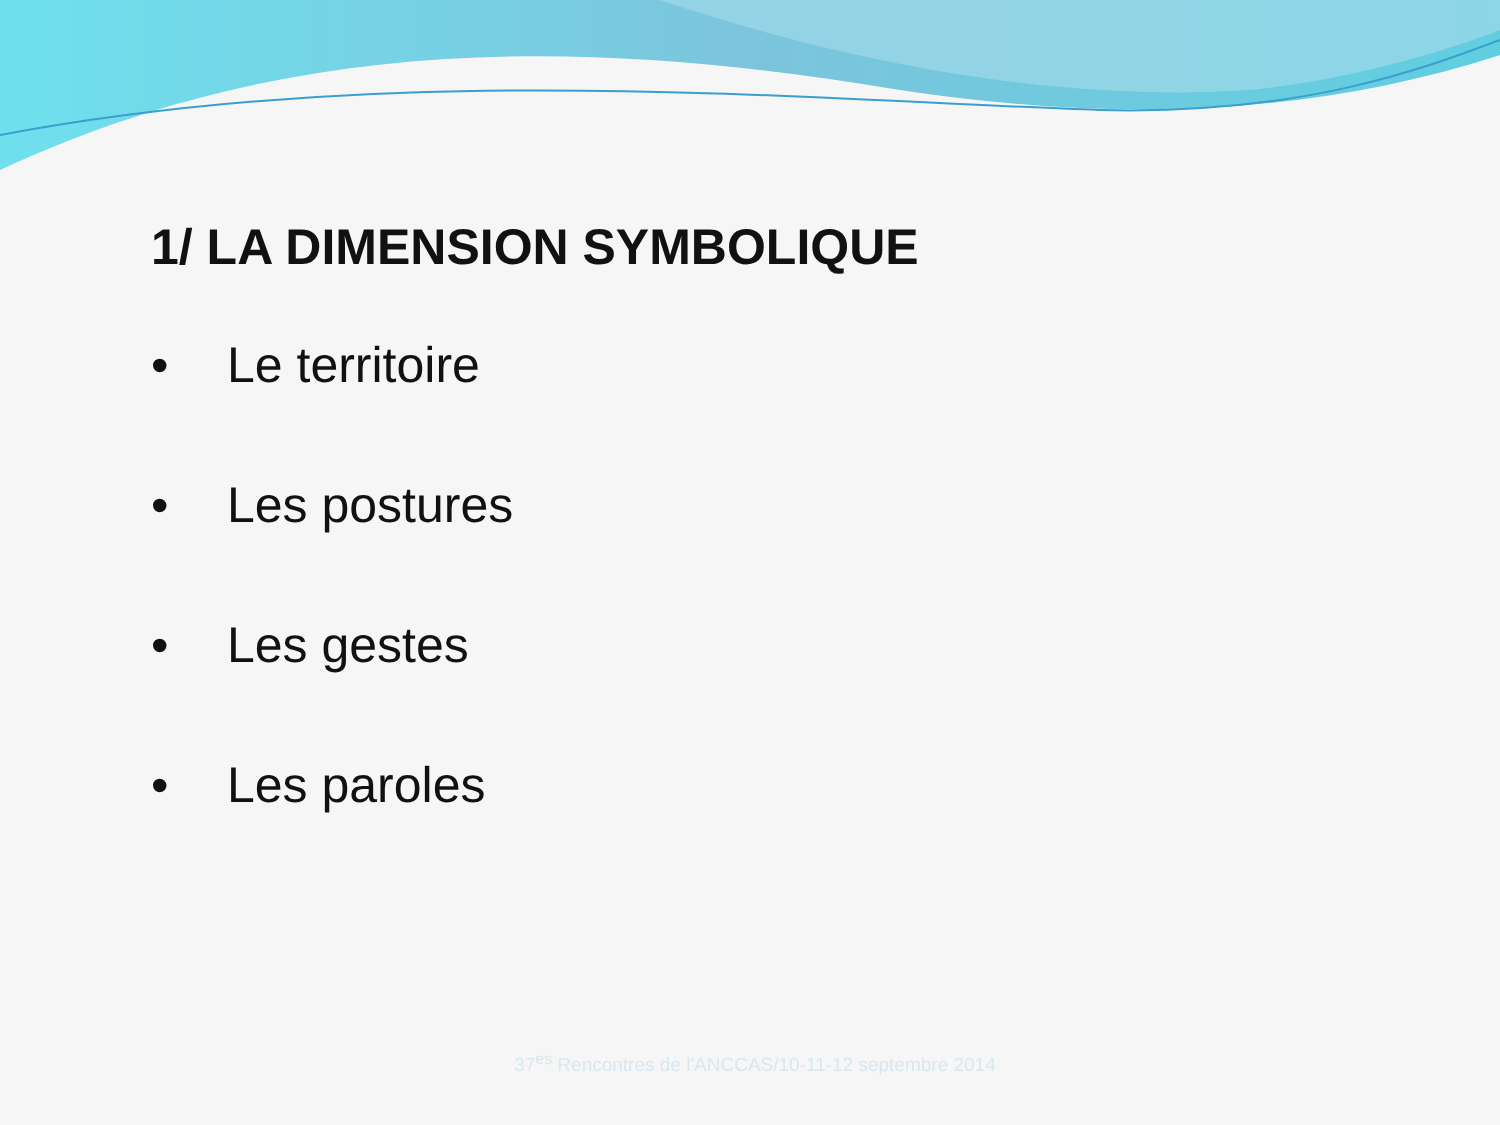1/ LA DIMENSION SYMBOLIQUE
• Le territoire
• Les postures
• Les gestes
• Les paroles
37<sup>es</sup> Rencontres de l'ANCCAS/10-11-12 septembre 2014